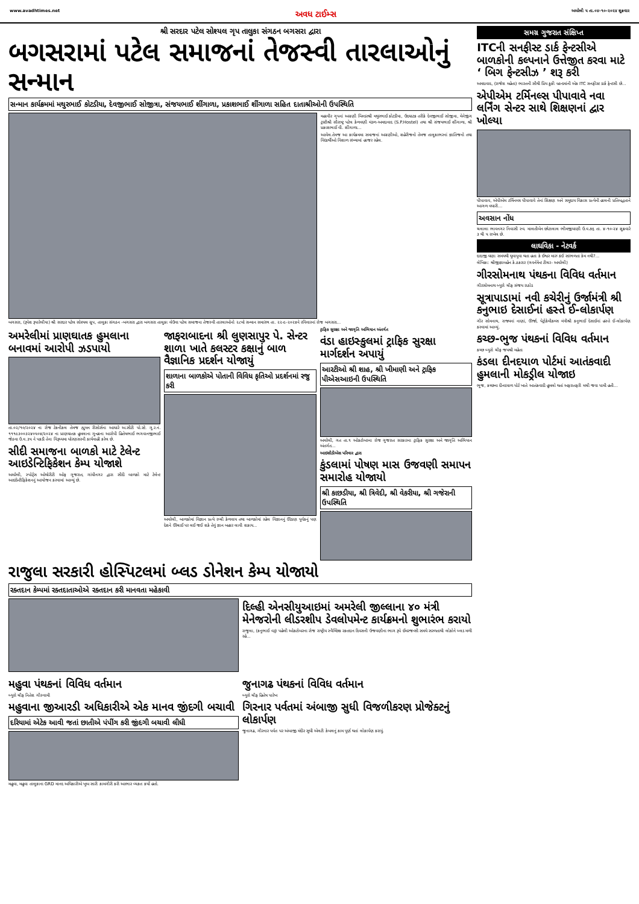www.avadhtimes.net અવધ ટાઈમ્સ અમરેલી ૫ તા.૦૪-૧૦-૨૦૨૪ શુક્રવાર
શ્રી સરદાર પટેલ સોશ્યલ ગૃપ તાલુકા સંગઠન બગસરા દ્વારા
બગસરામાં પટેલ સમાજનાં તેજસ્વી તારલાઓનું સન્માન
સન્માન કાર્યક્રમમાં મથુરભાઈ કોટડીયા, દેવજીભાઈ સોજીત્રા, સંજયભાઈ શીંગાળા, પ્રકાશભાઈ શીંગાળા સહિત દાતાશ્રીઓની ઉપસ્થિતિ
મહાવીર ગૃપનાં અગ્રણી બિલ્ડરશ્રી મથુરભાઈ કોટડીયા, ઉદઘાટક તરીકે દેવજીભાઈ સોજીત્રા, મેનેજીંગ ટ્રસ્ટીશ્રી સૌરાષ્ટ્ર પટેલ કેળવણી મંડળ-અમદાવાદ (S.P.Hostel) તથા શ્રી સંજયભાઈ શીંગાળા, શ્રી પ્રકાશભાઈ વી. શીંગાળા...
આવેલ.તેમજ આ કાર્યક્રમમા સમાજનાં અગ્રણીઓ, શહેરીજનો તેમજ તાલુકાભરનાં જ્ઞાતિજનો તથા વિદ્યાર્થીઓ વિશાળ સંખ્યામાં હાજર રહેલ.
બગસરા, (રૂપેશ રૂપારેલીયા) શ્રી સરદાર પટેલ સોશ્યલ ગ્રુપ, તાલુકા સંગઠન -બગસરા દ્વારા બગસરા તાલુકા લેઉવા પટેલ સમાજના તેજસ્વી તારલાઓનો ૨૮મો સન્માન સમારંભ તા. ૨૨-૯-૨૦૨૪ને રવિવારનાં રોજ બગસરા...
અમરેલીમાં પ્રાણઘાતક હુમલાના બનાવમાં આરોપી ઝડપાયો
તા.૦૨/૧૦/૨૦૨૪ ના રોજ ટેકનીકલ તેમજ હ્યુમન રીસોર્સના આધારે અ.સીટી પો.સ્ટે. ગુ.ર.નં. ૧૧૧૯૩૦૦૩૨૪૦૫૦૪/૨૦૨૪ ના પ્રાણઘાતક હુમલાના ગુન્હાના આરોપી હિતેષભાઈ ભગવાનજીભાઈ જેઠવા ઉ.વ.૩૫ ને પકડી તેના વિરૂધ્ધમા ધોરણસરની કાર્યવાહી કરેલ છે.
સીદી સમાજના બાળકો માટે ટેલેન્ટ આઇડેન્ટિફિકેશન કેમ્પ યોજાશે
અમરેલી, સ્પોર્ટ્સ ઓથોરીટી ઓફ ગુજરાત, ગાંધીનગર દ્વારા સીદી બાળકો માટે ટેલેન્ટ આઇડેન્ટીફિકેશનનું આયોજન કરવામાં આવ્યું છે.
જાફરાબાદના શ્રી લુણસાપુર પે. સેન્ટર શાળા ખાતે કલસ્ટર કક્ષાનું બાળ વૈજ્ઞાનિક પ્રદર્શન યોજાયું
શાળાના બાળકોએ પોતાની વિવિધ કૃતિઓ પ્રદર્શનમાં રજુ કરી
અમરેલી, બાળકોમાં વિજ્ઞાન પ્રત્યે રુચી કેળવાય તથા બાળકોમાં રહેલ વિજ્ઞાનનું ઊંડાણ પૂર્વકનું પણ દેશને ઊંચાઈ પર લઈ જઈ શકે તેવું જ્ઞાન બહાર લાવી શકાય...
ટ્રાફિક સુરક્ષા અને જાગૃતિ અભિયાન અંતર્ગત
વંડા હાઇસ્કુલમાં ટ્રાફિક સુરક્ષા માર્ગદર્શન અપાયું
આરટીઓ શ્રી શાહ, શ્રી ખીમાણી અને ટ્રાફિક પીએસઆઇની ઉપસ્થિતિ
અમરેલી, ગત તા.૧ ઓક્ટોબરના રોજ ગુજરાત સરકારના ટ્રાફિક સુરક્ષા અને જાગૃતિ અભિયાન અંતર્ગત...
આઇસીડીએસ પરિવાર દ્વારા
કુંડલામાં પોષણ માસ ઉજવણી સમાપન સમારોહ યોજાયો
શ્રી કાછડીયા, શ્રી ત્રિવેદી, શ્રી વેકરીયા, શ્રી ગજેરાની ઉપસ્થિતિ
રાજુલા સરકારી હોસ્પિટલમાં બ્લડ ડોનેશન કેમ્પ યોજાયો
રક્તદાન કેમ્પમાં રક્તદાતાઓએ રક્તદાન કરી માનવતા મહેકાવી
દિલ્હી એનસીયુઆઇમાં અમરેલી જીલ્લાના ૪૦ મંત્રી મેનેજરોની લીડરશીપ ડેવલોપમેન્ટ કાર્યક્રમનો શુભારંભ કરાયો
રાજુલા, (કનુભાઈ વરૂ) પહેલી ઓક્ટોબરના રોજ રાષ્ટ્રીય સ્વૈચ્છિક રક્તદાન દિવસની ઉજવણીના ભાગ રૂપે ઈમરજન્સી સમયે સરળતાથી લોકોને બ્લડ મળી રહે...
મહુવા પંથકનાં વિવિધ વર્તમાન
બ્યુરો ચીફ નિતેશ ગૌસ્વામી
મહુવાના જીઆરડી અધિકારીએ એક માનવ જીંદગી બચાવી
દરિયામાં એટેક આવી જતાં છાતીએ પંપીંગ કરી જીંદગી બચાવી લીધી
મહુવા, મહુવા તાલુકાના GRD માનદ અધિકારીએ ખુબ સારી કામગીરી કરી આભાર વ્યક્ત કર્યો હતો.
જુનાગઢ પંથકનાં વિવિધ વર્તમાન
બ્યુરો ચીફ હિતેષ પારેખ
ગિરનાર પર્વતમાં અંબાજી સુધી વિજળીકરણ પ્રોજેક્ટનું લોકાર્પણ
જુનાગઢ, ગીરનાર પર્વત પર અંબાજી મંદીર સુધી એલટી કેબલનું કામ પૂર્ણ થતાં લોકાર્પણ કરાયું.
સમગ્ર ગુજરાત સંક્ષિપ્ત
ITCની સનફીસ્ટ ડાર્ક ફેન્ટસીએ બાળકોની કલ્પનાને ઉત્તેજીત કરવા માટે ‘ બિગ ફેન્ટસીઝ ’ શરૂ કરી
અમદાવાદ, (રાજેશ મહેતા) ભારતની સૌથી પ્રિય કૂકી બ્રાન્ડમાંની એક ITC સનફીસ્ટ ડાર્ક ફેન્ટસી છે...
એપીએમ ટર્મિનલ્સ પીપાવાવે નવા લર્નિંગ સેન્ટર સાથે શિક્ષણનાં દ્વાર ખોલ્યા
પીપાવાવ, એપીએમ ટર્મિનલ્સ પીપાવાવે તેનાં શિક્ષણ અને સમુદાય વિકાસ પ્રત્યેની હાલની પ્રતિબદ્ધતાને આગળ વધારી...
અવસાન નોંધ
ચલાલા ભાવનગર નિવાસી સ્વ. માલતીબેન છોટાલાલ ભીમજીયાણી ઉ.વ.૭૬ તા. ૪-૧૦-૨૪ શુક્રવારે ૩ થી ૫ રાખેલ છે.
લાઘવિકા - નેટવર્ક
દાદાજી ઘણા સમયથી ઘૂવાપૂવા થતા હતા કે ઈશ્વર મારું કંઈ સાંભળતા કેમ નથી?...
લેખિકા: શ્રીજીજ્ઞાબહેન કે.ઠકરાર (ગવર્નમેન્ટ ટીચર- અમરેલી)
ગીરસોમનાથ પંથકના વિવિધ વર્તમાન
ગીરસોમનાથ બ્યુરો ચીફ સંજય રાઠોડ
સૂત્રાપાડામાં નવી કચેરીનું ઉર્જામંત્રી શ્રી કનુભાઇ દેસાઈનાં હસ્તે ઈ-લોકાર્પણ
ગીર સોમનાથ, રાજ્યનાં નાણાં, ઊર્જા, પેટ્રોકેમીકલ્સ મંત્રીશ્રી કનુભાઈ દેસાઈનાં હસ્તે ઈ-લોકાર્પણ કરવામાં આવ્યું.
કચ્છ-ભુજ પંથકનાં વિવિધ વર્તમાન
કચ્છ બ્યુરો ચીફ જયશ્રી મહેતા
કંડલા દીનદયાળ પોર્ટમાં આતંકવાદી હુમલાની મોકડ્રીલ યોજાઇ
ભુજ, કચ્છના દીનદયાળ પોર્ટ ખાતે આતંકવાદી હુમલો થતાં અફરાતફરી મચી જવા પામી હતી...